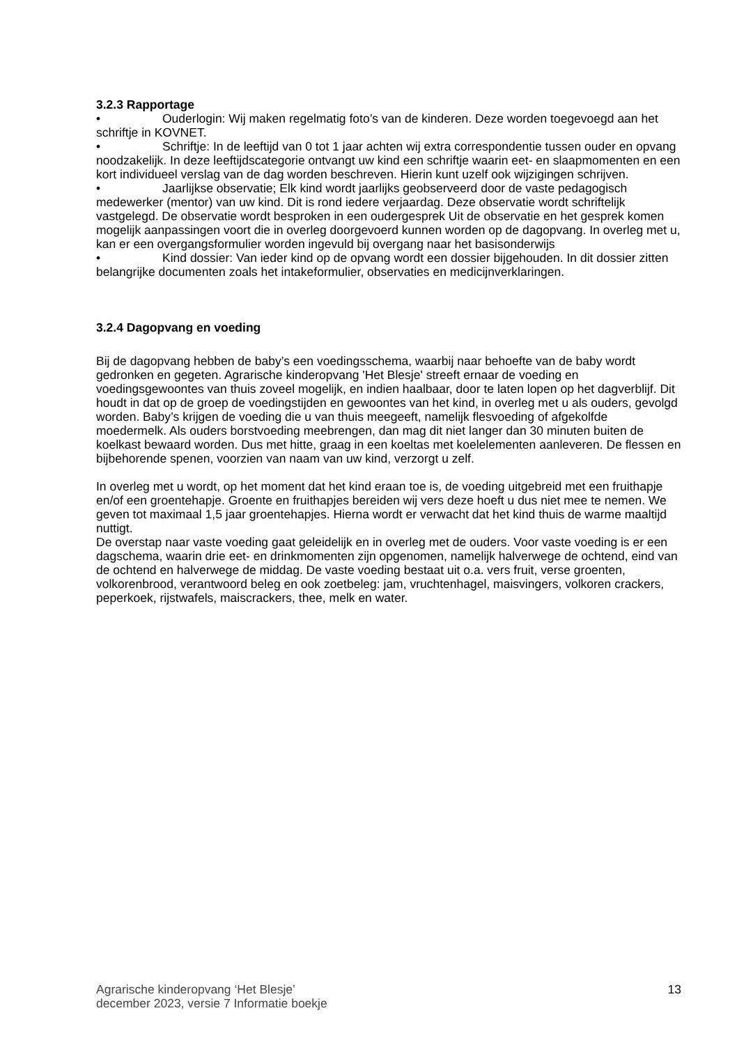3.2.3 Rapportage
• Ouderlogin: Wij maken regelmatig foto’s van de kinderen. Deze worden toegevoegd aan het schriftje in KOVNET.
• Schriftje: In de leeftijd van 0 tot 1 jaar achten wij extra correspondentie tussen ouder en opvang noodzakelijk. In deze leeftijdscategorie ontvangt uw kind een schriftje waarin eet- en slaapmomenten en een kort individueel verslag van de dag worden beschreven. Hierin kunt uzelf ook wijzigingen schrijven.
• Jaarlijkse observatie; Elk kind wordt jaarlijks geobserveerd door de vaste pedagogisch medewerker (mentor) van uw kind. Dit is rond iedere verjaardag. Deze observatie wordt schriftelijk vastgelegd. De observatie wordt besproken in een oudergesprek Uit de observatie en het gesprek komen mogelijk aanpassingen voort die in overleg doorgevoerd kunnen worden op de dagopvang. In overleg met u, kan er een overgangsformulier worden ingevuld bij overgang naar het basisonderwijs
• Kind dossier: Van ieder kind op de opvang wordt een dossier bijgehouden. In dit dossier zitten belangrijke documenten zoals het intakeformulier, observaties en medicijnverklaringen.
3.2.4 Dagopvang en voeding
Bij de dagopvang hebben de baby’s een voedingsschema, waarbij naar behoefte van de baby wordt gedronken en gegeten. Agrarische kinderopvang 'Het Blesje' streeft ernaar de voeding en voedingsgewoontes van thuis zoveel mogelijk, en indien haalbaar, door te laten lopen op het dagverblijf. Dit houdt in dat op de groep de voedingstijden en gewoontes van het kind, in overleg met u als ouders, gevolgd worden. Baby’s krijgen de voeding die u van thuis meegeeft, namelijk flesvoeding of afgekolfde moedermelk. Als ouders borstvoeding meebrengen, dan mag dit niet langer dan 30 minuten buiten de koelkast bewaard worden. Dus met hitte, graag in een koeltas met koelelementen aanleveren. De flessen en bijbehorende spenen, voorzien van naam van uw kind, verzorgt u zelf.
In overleg met u wordt, op het moment dat het kind eraan toe is, de voeding uitgebreid met een fruithapje en/of een groentehapje. Groente en fruithapjes bereiden wij vers deze hoeft u dus niet mee te nemen. We geven tot maximaal 1,5 jaar groentehapjes. Hierna wordt er verwacht dat het kind thuis de warme maaltijd nuttigt.
De overstap naar vaste voeding gaat geleidelijk en in overleg met de ouders. Voor vaste voeding is er een dagschema, waarin drie eet- en drinkmomenten zijn opgenomen, namelijk halverwege de ochtend, eind van de ochtend en halverwege de middag. De vaste voeding bestaat uit o.a. vers fruit, verse groenten, volkorenbrood, verantwoord beleg en ook zoetbeleg: jam, vruchtenhagel, maisvingers, volkoren crackers, peperkoek, rijstwafels, maiscrackers, thee, melk en water.
Agrarische kinderopvang ‘Het Blesje’
december 2023, versie 7 Informatie boekje 13